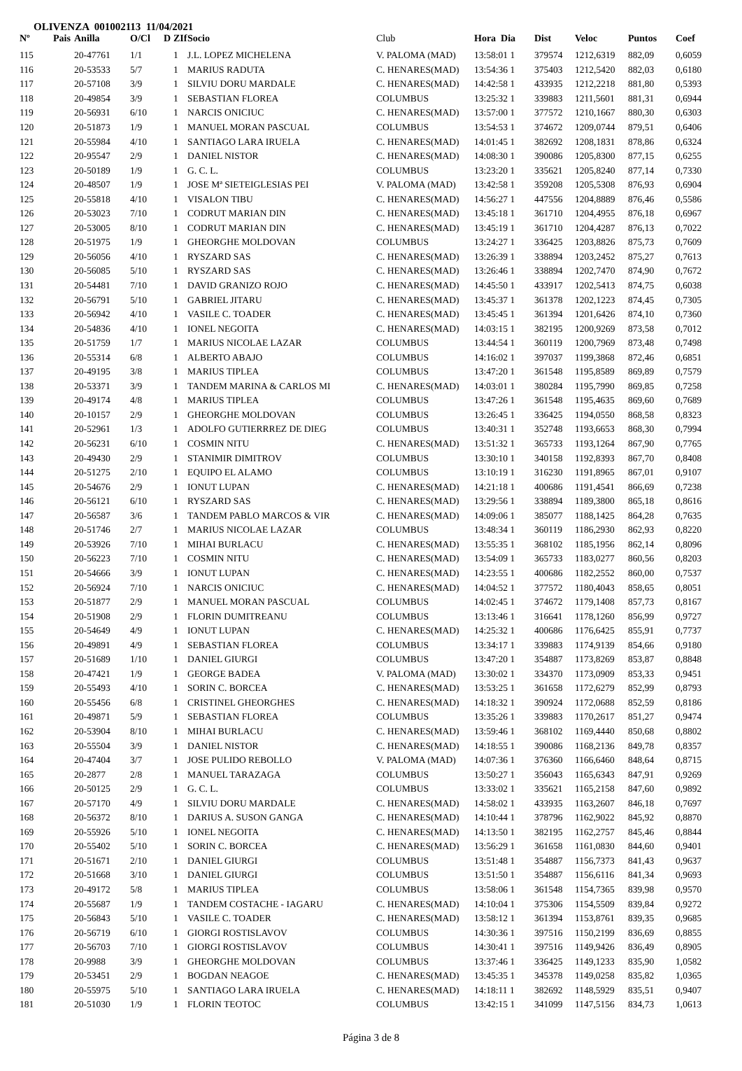OLIVENZA 001002113 11/04/2021
| Nº | Pais | Anilla | O/Cl | D | ZIf | Socio | Club | Hora Dia | Dist | Veloc | Puntos | Coef |
| --- | --- | --- | --- | --- | --- | --- | --- | --- | --- | --- | --- | --- |
| 115 | | 20-47761 | 1/1 | | 1 | J.L. LOPEZ MICHELENA | V. PALOMA (MAD) | 13:58:01 1 | 379574 | 1212,6319 | 882,09 | 0,6059 |
| 116 | | 20-53533 | 5/7 | | 1 | MARIUS RADUTA | C. HENARES(MAD) | 13:54:36 1 | 375403 | 1212,5420 | 882,03 | 0,6180 |
| 117 | | 20-57108 | 3/9 | | 1 | SILVIU DORU MARDALE | C. HENARES(MAD) | 14:42:58 1 | 433935 | 1212,2218 | 881,80 | 0,5393 |
| 118 | | 20-49854 | 3/9 | | 1 | SEBASTIAN FLOREA | COLUMBUS | 13:25:32 1 | 339883 | 1211,5601 | 881,31 | 0,6944 |
| 119 | | 20-56931 | 6/10 | | 1 | NARCIS ONICIUC | C. HENARES(MAD) | 13:57:00 1 | 377572 | 1210,1667 | 880,30 | 0,6303 |
| 120 | | 20-51873 | 1/9 | | 1 | MANUEL MORAN PASCUAL | COLUMBUS | 13:54:53 1 | 374672 | 1209,0744 | 879,51 | 0,6406 |
| 121 | | 20-55984 | 4/10 | | 1 | SANTIAGO LARA IRUELA | C. HENARES(MAD) | 14:01:45 1 | 382692 | 1208,1831 | 878,86 | 0,6324 |
| 122 | | 20-95547 | 2/9 | | 1 | DANIEL NISTOR | C. HENARES(MAD) | 14:08:30 1 | 390086 | 1205,8300 | 877,15 | 0,6255 |
| 123 | | 20-50189 | 1/9 | | 1 | G. C. L. | COLUMBUS | 13:23:20 1 | 335621 | 1205,8240 | 877,14 | 0,7330 |
| 124 | | 20-48507 | 1/9 | | 1 | JOSE Mª SIETEIGLESIAS PEI | V. PALOMA (MAD) | 13:42:58 1 | 359208 | 1205,5308 | 876,93 | 0,6904 |
| 125 | | 20-55818 | 4/10 | | 1 | VISALON TIBU | C. HENARES(MAD) | 14:56:27 1 | 447556 | 1204,8889 | 876,46 | 0,5586 |
| 126 | | 20-53023 | 7/10 | | 1 | CODRUT MARIAN DIN | C. HENARES(MAD) | 13:45:18 1 | 361710 | 1204,4955 | 876,18 | 0,6967 |
| 127 | | 20-53005 | 8/10 | | 1 | CODRUT MARIAN DIN | C. HENARES(MAD) | 13:45:19 1 | 361710 | 1204,4287 | 876,13 | 0,7022 |
| 128 | | 20-51975 | 1/9 | | 1 | GHEORGHE MOLDOVAN | COLUMBUS | 13:24:27 1 | 336425 | 1203,8826 | 875,73 | 0,7609 |
| 129 | | 20-56056 | 4/10 | | 1 | RYSZARD SAS | C. HENARES(MAD) | 13:26:39 1 | 338894 | 1203,2452 | 875,27 | 0,7613 |
| 130 | | 20-56085 | 5/10 | | 1 | RYSZARD SAS | C. HENARES(MAD) | 13:26:46 1 | 338894 | 1202,7470 | 874,90 | 0,7672 |
| 131 | | 20-54481 | 7/10 | | 1 | DAVID GRANIZO ROJO | C. HENARES(MAD) | 14:45:50 1 | 433917 | 1202,5413 | 874,75 | 0,6038 |
| 132 | | 20-56791 | 5/10 | | 1 | GABRIEL JITARU | C. HENARES(MAD) | 13:45:37 1 | 361378 | 1202,1223 | 874,45 | 0,7305 |
| 133 | | 20-56942 | 4/10 | | 1 | VASILE C. TOADER | C. HENARES(MAD) | 13:45:45 1 | 361394 | 1201,6426 | 874,10 | 0,7360 |
| 134 | | 20-54836 | 4/10 | | 1 | IONEL NEGOITA | C. HENARES(MAD) | 14:03:15 1 | 382195 | 1200,9269 | 873,58 | 0,7012 |
| 135 | | 20-51759 | 1/7 | | 1 | MARIUS NICOLAE LAZAR | COLUMBUS | 13:44:54 1 | 360119 | 1200,7969 | 873,48 | 0,7498 |
| 136 | | 20-55314 | 6/8 | | 1 | ALBERTO ABAJO | COLUMBUS | 14:16:02 1 | 397037 | 1199,3868 | 872,46 | 0,6851 |
| 137 | | 20-49195 | 3/8 | | 1 | MARIUS TIPLEA | COLUMBUS | 13:47:20 1 | 361548 | 1195,8589 | 869,89 | 0,7579 |
| 138 | | 20-53371 | 3/9 | | 1 | TANDEM MARINA & CARLOS MI | C. HENARES(MAD) | 14:03:01 1 | 380284 | 1195,7990 | 869,85 | 0,7258 |
| 139 | | 20-49174 | 4/8 | | 1 | MARIUS TIPLEA | COLUMBUS | 13:47:26 1 | 361548 | 1195,4635 | 869,60 | 0,7689 |
| 140 | | 20-10157 | 2/9 | | 1 | GHEORGHE MOLDOVAN | COLUMBUS | 13:26:45 1 | 336425 | 1194,0550 | 868,58 | 0,8323 |
| 141 | | 20-52961 | 1/3 | | 1 | ADOLFO GUTIERRREZ DE DIEG | COLUMBUS | 13:40:31 1 | 352748 | 1193,6653 | 868,30 | 0,7994 |
| 142 | | 20-56231 | 6/10 | | 1 | COSMIN NITU | C. HENARES(MAD) | 13:51:32 1 | 365733 | 1193,1264 | 867,90 | 0,7765 |
| 143 | | 20-49430 | 2/9 | | 1 | STANIMIR DIMITROV | COLUMBUS | 13:30:10 1 | 340158 | 1192,8393 | 867,70 | 0,8408 |
| 144 | | 20-51275 | 2/10 | | 1 | EQUIPO EL ALAMO | COLUMBUS | 13:10:19 1 | 316230 | 1191,8965 | 867,01 | 0,9107 |
| 145 | | 20-54676 | 2/9 | | 1 | IONUT LUPAN | C. HENARES(MAD) | 14:21:18 1 | 400686 | 1191,4541 | 866,69 | 0,7238 |
| 146 | | 20-56121 | 6/10 | | 1 | RYSZARD SAS | C. HENARES(MAD) | 13:29:56 1 | 338894 | 1189,3800 | 865,18 | 0,8616 |
| 147 | | 20-56587 | 3/6 | | 1 | TANDEM PABLO MARCOS & VIR | C. HENARES(MAD) | 14:09:06 1 | 385077 | 1188,1425 | 864,28 | 0,7635 |
| 148 | | 20-51746 | 2/7 | | 1 | MARIUS NICOLAE LAZAR | COLUMBUS | 13:48:34 1 | 360119 | 1186,2930 | 862,93 | 0,8220 |
| 149 | | 20-53926 | 7/10 | | 1 | MIHAI BURLACU | C. HENARES(MAD) | 13:55:35 1 | 368102 | 1185,1956 | 862,14 | 0,8096 |
| 150 | | 20-56223 | 7/10 | | 1 | COSMIN NITU | C. HENARES(MAD) | 13:54:09 1 | 365733 | 1183,0277 | 860,56 | 0,8203 |
| 151 | | 20-54666 | 3/9 | | 1 | IONUT LUPAN | C. HENARES(MAD) | 14:23:55 1 | 400686 | 1182,2552 | 860,00 | 0,7537 |
| 152 | | 20-56924 | 7/10 | | 1 | NARCIS ONICIUC | C. HENARES(MAD) | 14:04:52 1 | 377572 | 1180,4043 | 858,65 | 0,8051 |
| 153 | | 20-51877 | 2/9 | | 1 | MANUEL MORAN PASCUAL | COLUMBUS | 14:02:45 1 | 374672 | 1179,1408 | 857,73 | 0,8167 |
| 154 | | 20-51908 | 2/9 | | 1 | FLORIN DUMITREANU | COLUMBUS | 13:13:46 1 | 316641 | 1178,1260 | 856,99 | 0,9727 |
| 155 | | 20-54649 | 4/9 | | 1 | IONUT LUPAN | C. HENARES(MAD) | 14:25:32 1 | 400686 | 1176,6425 | 855,91 | 0,7737 |
| 156 | | 20-49891 | 4/9 | | 1 | SEBASTIAN FLOREA | COLUMBUS | 13:34:17 1 | 339883 | 1174,9139 | 854,66 | 0,9180 |
| 157 | | 20-51689 | 1/10 | | 1 | DANIEL GIURGI | COLUMBUS | 13:47:20 1 | 354887 | 1173,8269 | 853,87 | 0,8848 |
| 158 | | 20-47421 | 1/9 | | 1 | GEORGE BADEA | V. PALOMA (MAD) | 13:30:02 1 | 334370 | 1173,0909 | 853,33 | 0,9451 |
| 159 | | 20-55493 | 4/10 | | 1 | SORIN C. BORCEA | C. HENARES(MAD) | 13:53:25 1 | 361658 | 1172,6279 | 852,99 | 0,8793 |
| 160 | | 20-55456 | 6/8 | | 1 | CRISTINEL GHEORGHES | C. HENARES(MAD) | 14:18:32 1 | 390924 | 1172,0688 | 852,59 | 0,8186 |
| 161 | | 20-49871 | 5/9 | | 1 | SEBASTIAN FLOREA | COLUMBUS | 13:35:26 1 | 339883 | 1170,2617 | 851,27 | 0,9474 |
| 162 | | 20-53904 | 8/10 | | 1 | MIHAI BURLACU | C. HENARES(MAD) | 13:59:46 1 | 368102 | 1169,4440 | 850,68 | 0,8802 |
| 163 | | 20-55504 | 3/9 | | 1 | DANIEL NISTOR | C. HENARES(MAD) | 14:18:55 1 | 390086 | 1168,2136 | 849,78 | 0,8357 |
| 164 | | 20-47404 | 3/7 | | 1 | JOSE PULIDO REBOLLO | V. PALOMA (MAD) | 14:07:36 1 | 376360 | 1166,6460 | 848,64 | 0,8715 |
| 165 | | 20-2877 | 2/8 | | 1 | MANUEL TARAZAGA | COLUMBUS | 13:50:27 1 | 356043 | 1165,6343 | 847,91 | 0,9269 |
| 166 | | 20-50125 | 2/9 | | 1 | G. C. L. | COLUMBUS | 13:33:02 1 | 335621 | 1165,2158 | 847,60 | 0,9892 |
| 167 | | 20-57170 | 4/9 | | 1 | SILVIU DORU MARDALE | C. HENARES(MAD) | 14:58:02 1 | 433935 | 1163,2607 | 846,18 | 0,7697 |
| 168 | | 20-56372 | 8/10 | | 1 | DARIUS A. SUSON GANGA | C. HENARES(MAD) | 14:10:44 1 | 378796 | 1162,9022 | 845,92 | 0,8870 |
| 169 | | 20-55926 | 5/10 | | 1 | IONEL NEGOITA | C. HENARES(MAD) | 14:13:50 1 | 382195 | 1162,2757 | 845,46 | 0,8844 |
| 170 | | 20-55402 | 5/10 | | 1 | SORIN C. BORCEA | C. HENARES(MAD) | 13:56:29 1 | 361658 | 1161,0830 | 844,60 | 0,9401 |
| 171 | | 20-51671 | 2/10 | | 1 | DANIEL GIURGI | COLUMBUS | 13:51:48 1 | 354887 | 1156,7373 | 841,43 | 0,9637 |
| 172 | | 20-51668 | 3/10 | | 1 | DANIEL GIURGI | COLUMBUS | 13:51:50 1 | 354887 | 1156,6116 | 841,34 | 0,9693 |
| 173 | | 20-49172 | 5/8 | | 1 | MARIUS TIPLEA | COLUMBUS | 13:58:06 1 | 361548 | 1154,7365 | 839,98 | 0,9570 |
| 174 | | 20-55687 | 1/9 | | 1 | TANDEM COSTACHE - IAGARU | C. HENARES(MAD) | 14:10:04 1 | 375306 | 1154,5509 | 839,84 | 0,9272 |
| 175 | | 20-56843 | 5/10 | | 1 | VASILE C. TOADER | C. HENARES(MAD) | 13:58:12 1 | 361394 | 1153,8761 | 839,35 | 0,9685 |
| 176 | | 20-56719 | 6/10 | | 1 | GIORGI ROSTISLAVOV | COLUMBUS | 14:30:36 1 | 397516 | 1150,2199 | 836,69 | 0,8855 |
| 177 | | 20-56703 | 7/10 | | 1 | GIORGI ROSTISLAVOV | COLUMBUS | 14:30:41 1 | 397516 | 1149,9426 | 836,49 | 0,8905 |
| 178 | | 20-9988 | 3/9 | | 1 | GHEORGHE MOLDOVAN | COLUMBUS | 13:37:46 1 | 336425 | 1149,1233 | 835,90 | 1,0582 |
| 179 | | 20-53451 | 2/9 | | 1 | BOGDAN NEAGOE | C. HENARES(MAD) | 13:45:35 1 | 345378 | 1149,0258 | 835,82 | 1,0365 |
| 180 | | 20-55975 | 5/10 | | 1 | SANTIAGO LARA IRUELA | C. HENARES(MAD) | 14:18:11 1 | 382692 | 1148,5929 | 835,51 | 0,9407 |
| 181 | | 20-51030 | 1/9 | | 1 | FLORIN TEOTOC | COLUMBUS | 13:42:15 1 | 341099 | 1147,5156 | 834,73 | 1,0613 |
Página 3 de 8